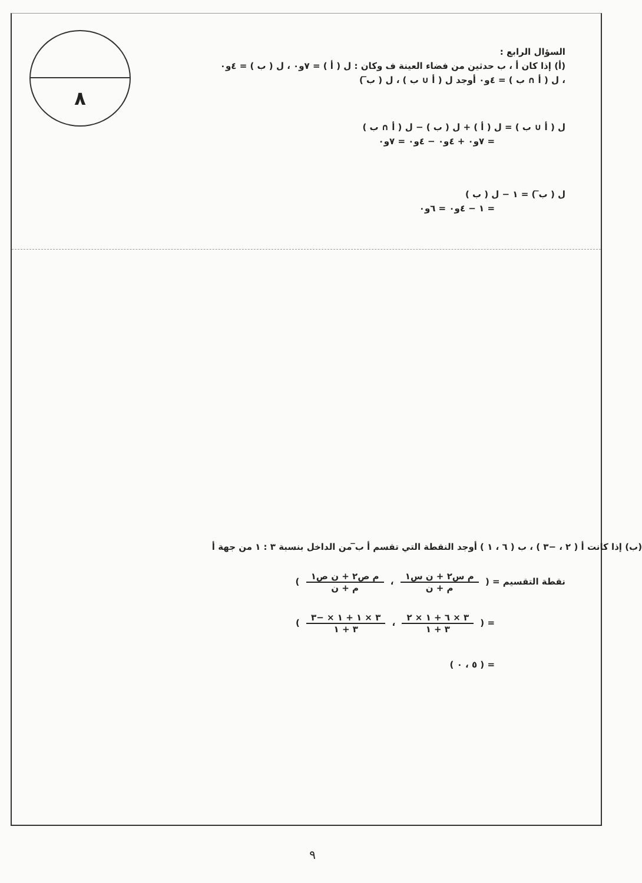٨
السؤال الرابع :
(أ) إذا كان أ ، ب حدثين من فضاء العينة ف وكان : ل ( أ ) = ٧و٠ ، ل ( ب ) = ٤و٠
، ل ( أ ∩ ب ) = ٤و٠ أوجد ل ( أ ∪ ب ) ، ل ( ب̅ )
ل ( أ ∪ ب ) = ل ( أ ) + ل ( ب ) − ل ( أ ∩ ب )
= ٧و٠ + ٤و٠ − ٤و٠ = ٧و٠
ل ( ب̅ ) = ١ − ل ( ب )
= ١ − ٤و٠ = ٦و٠
(ب) إذا كانت أ ( ٢ ، −٣ ) ، ب ( ٦ ، ١ ) أوجد النقطة التي تقسم أ ب̅ من الداخل بنسبة ٣ : ١ من جهة أ
نقطة التقسيم = ( م س٢ + ن س١ م + ن ، م ص٢ + ن ص١ م + ن )
= ( ٣ × ٦ + ١ × ٢ ٣ + ١ ، ٣ × ١ + ١ × −٣ ٣ + ١ )
= ( ٥ ، ٠ )
٩